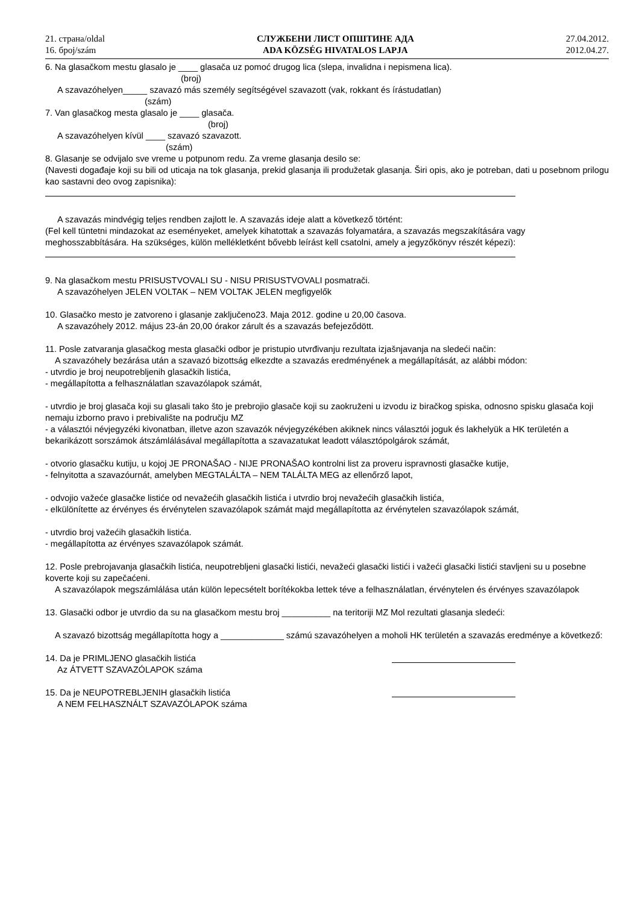21. страна/oldal
16. број/szám
СЛУЖБЕНИ ЛИСТ ОПШТИНЕ АДА
ADA KÖZSÉG HIVATALOS LAPJA
27.04.2012.
2012.04.27.
6. Na glasačkom mestu glasalo je ____ glasača uz pomoć drugog lica (slepa, invalidna i nepismena lica).
(broj)
A szavazóhelyen_____ szavazó más személy segítségével szavazott (vak, rokkant és írástudatlan)
(szám)
7. Van glasačkog mesta glasalo je ____ glasača.
(broj)
A szavazóhelyen kívül ____ szavazó szavazott.
(szám)
8. Glasanje se odvijalo sve vreme u potpunom redu. Za vreme glasanja desilo se:
(Navesti događaje koji su bili od uticaja na tok glasanja, prekid glasanja ili produžetak glasanja. Širi opis, ako je potreban, dati u posebnom prilogu kao sastavni deo ovog zapisnika):
A szavazás mindvégig teljes rendben zajlott le. A szavazás ideje alatt a következő történt:
(Fel kell tüntetni mindazokat az eseményeket, amelyek kihatottak a szavazás folyamatára, a szavazás megszakítására vagy meghosszabbítására. Ha szükséges, külön mellékletként bővebb leírást kell csatolni, amely a jegyzőkönyv részét képezi):
9. Na glasačkom mestu PRISUSTVOVALI SU - NISU PRISUSTVOVALI posmatrači.
A szavazóhelyen JELEN VOLTAK – NEM VOLTAK JELEN megfigyelők
10. Glasačko mesto je zatvoreno i glasanje zaključeno23. Maja 2012. godine u 20,00 časova.
A szavazóhely 2012. május 23-án 20,00 órakor zárult és a szavazás befejeződött.
11. Posle zatvaranja glasačkog mesta glasački odbor je pristupio utvrđivanju rezultata izjašnjavanja na sledeći način:
A szavazóhely bezárása után a szavazó bizottság elkezdte a szavazás eredményének a megállapítását, az alábbi módon:
- utvrdio je broj neupotrebljenih glasačkih listića,
- megállapította a felhasználatlan szavazólapok számát,
- utvrdio je broj glasača koji su glasali tako što je prebrojio glasače koji su zaokruženi u izvodu iz biračkog spiska, odnosno spisku glasača koji nemaju izborno pravo i prebivalište na području MZ
- a választói névjegyzéki kivonatban, illetve azon szavazók névjegyzékében akiknek nincs választói joguk és lakhelyük a HK területén a bekarikázott sorszámok átszámlálásával megállapította a szavazatukat leadott választópolgárok számát,
- otvorio glasačku kutiju, u kojoj JE PRONAŠAO - NIJE PRONAŠAO kontrolni list za proveru ispravnosti glasačke kutije,
- felnyitotta a szavazóurnát, amelyben MEGTALÁLTA – NEM TALÁLTA MEG az ellenőrző lapot,
- odvojio važeće glasačke listiće od nevažećih glasačkih listića i utvrdio broj nevažećih glasačkih listića,
- elkülönítette az érvényes és érvénytelen szavazólapok számát majd megállapította az érvénytelen szavazólapok számát,
- utvrdio broj važećih glasačkih listića.
- megállapította az érvényes szavazólapok számát.
12. Posle prebrojavanja glasačkih listića, neupotrebljeni glasački listići, nevažeći glasački listići i važeći glasački listići stavljeni su u posebne koverte koji su zapečaćeni.
A szavazólapok megszámlálása után külön lepecsételt borítékokba lettek téve a felhasználatlan, érvénytelen és érvényes szavazólapok
13. Glasački odbor je utvrdio da su na glasačkom mestu broj __________ na teritoriji MZ Mol rezultati glasanja sledeći:
A szavazó bizottság megállapította hogy a _____________ számú szavazóhelyen a moholi HK területén a szavazás eredménye a következő:
14. Da je PRIMLJENO glasačkih listića
Az ÁTVETT SZAVAZÓLAPOK száma
15. Da je NEUPOTREBLJENIH glasačkih listića
A NEM FELHASZNÁLT SZAVAZÓLAPOK száma